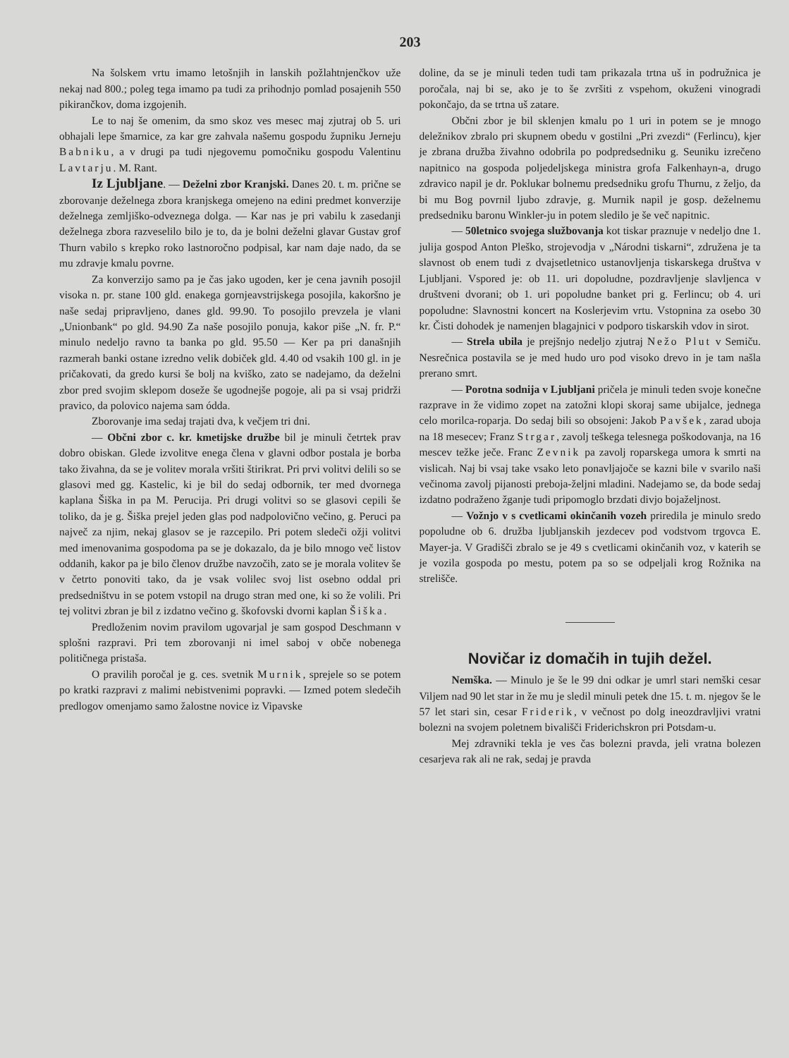203
Na šolskem vrtu imamo letošnjih in lanskih požlahtnjenčkov uže nekaj nad 800.; poleg tega imamo pa tudi za prihodnjo pomlad posajenih 550 pikirančkov, doma izgojenih.
Le to naj še omenim, da smo skoz ves mesec maj zjutraj ob 5. uri obhajali lepe šmarnice, za kar gre zahvala našemu gospodu župniku Jerneju Babniku, a v drugi pa tudi njegovemu pomočniku gospodu Valentinu Lavtarju. M. Rant.
Iz Ljubljane. — Deželni zbor Kranjski. Danes 20. t. m. prične se zborovanje deželnega zbora kranjskega omejeno na edini predmet konverzije deželnega zemljiško-odveznega dolga. — Kar nas je pri vabilu k zasedanji deželnega zbora razveselilo bilo je to, da je bolni deželni glavar Gustav grof Thurn vabilo s krepko roko lastnoročno podpisal, kar nam daje nado, da se mu zdravje kmalu povrne.
Za konverzijo samo pa je čas jako ugoden, ker je cena javnih posojil visoka n. pr. stane 100 gld. enakega gornjeavstrijskega posojila, kakoršno je naše sedaj pripravljeno, danes gld. 99.90. To posojilo prevzela je vlani „Unionbank“ po gld. 94.90 Za naše posojilo ponuja, kakor piše „N. fr. P.“ minulo nedeljo ravno ta banka po gld. 95.50 — Ker pa pri današnjih razmerah banki ostane izredno velik dobiček gld. 4.40 od vsakih 100 gl. in je pričakovati, da gredo kursi še bolj na kviško, zato se nadejamo, da deželni zbor pred svojim sklepom doseže še ugodnejše pogoje, ali pa si vsaj pridrži pravico, da polovico najema sam ódda.
Zborovanje ima sedaj trajati dva, k večjem tri dni.
— Občni zbor c. kr. kmetijske družbe bil je minuli četrtek prav dobro obiskan. Glede izvolitve enega člena v glavni odbor postala je borba tako živahna, da se je volitev morala vršiti štirikrat. Pri prvi volitvi delili so se glasovi med gg. Kastelic, ki je bil do sedaj odbornik, ter med dvornega kaplana Šiška in pa M. Perucija. Pri drugi volitvi so se glasovi cepili še toliko, da je g. Šiška prejel jeden glas pod nadpolovično večino, g. Peruci pa največ za njim, nekaj glasov se je razcepilo. Pri potem sledeči ožji volitvi med imenovanima gospodoma pa se je dokazalo, da je bilo mnogo več listov oddanih, kakor pa je bilo členov družbe navzočih, zato se je morala volitev še v četrto ponoviti tako, da je vsak volilec svoj list osebno oddal pri predsedništvu in se potem vstopil na drugo stran med one, ki so že volili. Pri tej volitvi zbran je bil z izdatno večino g. škofovski dvorni kaplan Šiška.
Predloženim novim pravilom ugovarjal je sam gospod Deschmann v splošni razpravi. Pri tem zborovanji ni imel saboj v obče nobenega političnega pristaša.
O pravilih poročal je g. ces. svetnik Murnik, sprejele so se potem po kratki razpravi z malimi nebistvenimi popravki. — Izmed potem sledečih predlogov omenjamo samo žalostne novice iz Vipavske
doline, da se je minuli teden tudi tam prikazala trtna uš in podružnica je poročala, naj bi se, ako je to še zvršiti z vspehom, okuženi vinogradi pokončajo, da se trtna uš zatare.
Občni zbor je bil sklenjen kmalu po 1 uri in potem se je mnogo deležnikov zbralo pri skupnem obedu v gostilni „Pri zvezdi“ (Ferlincu), kjer je zbrana družba živahno odobrila po podpredsedniku g. Seuniku izrečeno napitnico na gospoda poljedeljskega ministra grofa Falkenhayn-a, drugo zdravico napil je dr. Poklukar bolnemu predsedniku grofu Thurnu, z željo, da bi mu Bog povrnil ljubo zdravje, g. Murnik napil je gosp. deželnemu predsedniku baronu Winkler-ju in potem sledilo je še več napitnic.
— 50letnico svojega službovanja kot tiskar praznuje v nedeljo dne 1. julija gospod Anton Pleško, strojevodja v „Národni tiskarni“, združena je ta slavnost ob enem tudi z dvajsetletnico ustanovljenja tiskarskega društva v Ljubljani. Vspored je: ob 11. uri dopoludne, pozdravljenje slavljenca v društveni dvorani; ob 1. uri popoludne banket pri g. Ferlincu; ob 4. uri popoludne: Slavnostni koncert na Koslerjevim vrtu. Vstopnina za osebo 30 kr. Čisti dohodek je namenjen blagajnici v podporo tiskarskih vdov in sirot.
— Strela ubila je prejšnjo nedeljo zjutraj Nežo Plut v Semiču. Nesrečnica postavila se je med hudo uro pod visoko drevo in je tam našla prerano smrt.
— Porotna sodnija v Ljubljani pričela je minuli teden svoje konečne razprave in že vidimo zopet na zatožni klopi skoraj same ubijalce, jednega celo morilca-roparja. Do sedaj bili so obsojeni: Jakob Pavšek, zarad uboja na 18 mesecev; Franz Strgar, zavolj teškega telesnega poškodovanja, na 16 mescev težke ječe. Franc Zevnik pa zavolj roparskega umora k smrti na vislicah. Naj bi vsaj take vsako leto ponavljajoče se kazni bile v svarilo naši večinoma zavolj pijanosti preboja-željni mladini. Nadejamo se, da bode sedaj izdatno podraženo žganje tudi pripomoglo brzdati divjo bojaželjnost.
— Vožnjo v s cvetlicami okinčanih vozeh priredila je minulo sredo popoludne ob 6. družba ljubljanskih jezdecev pod vodstvom trgovca E. Mayer-ja. V Gradišči zbralo se je 49 s cvetlicami okinčanih voz, v katerih se je vozila gospoda po mestu, potem pa so se odpeljali krog Rožnika na strelišče.
Novičar iz domačih in tujih dežel.
Nemška. — Minulo je še le 99 dni odkar je umrl stari nemški cesar Viljem nad 90 let star in že mu je sledil minuli petek dne 15. t. m. njegov še le 57 let stari sin, cesar Friderik, v večnost po dolg ineozdravljivi vratni bolezni na svojem poletnem bivališči Friderichskron pri Potsdam-u.
Mej zdravniki tekla je ves čas bolezni pravda, jeli vratna bolezen cesarjeva rak ali ne rak, sedaj je pravda